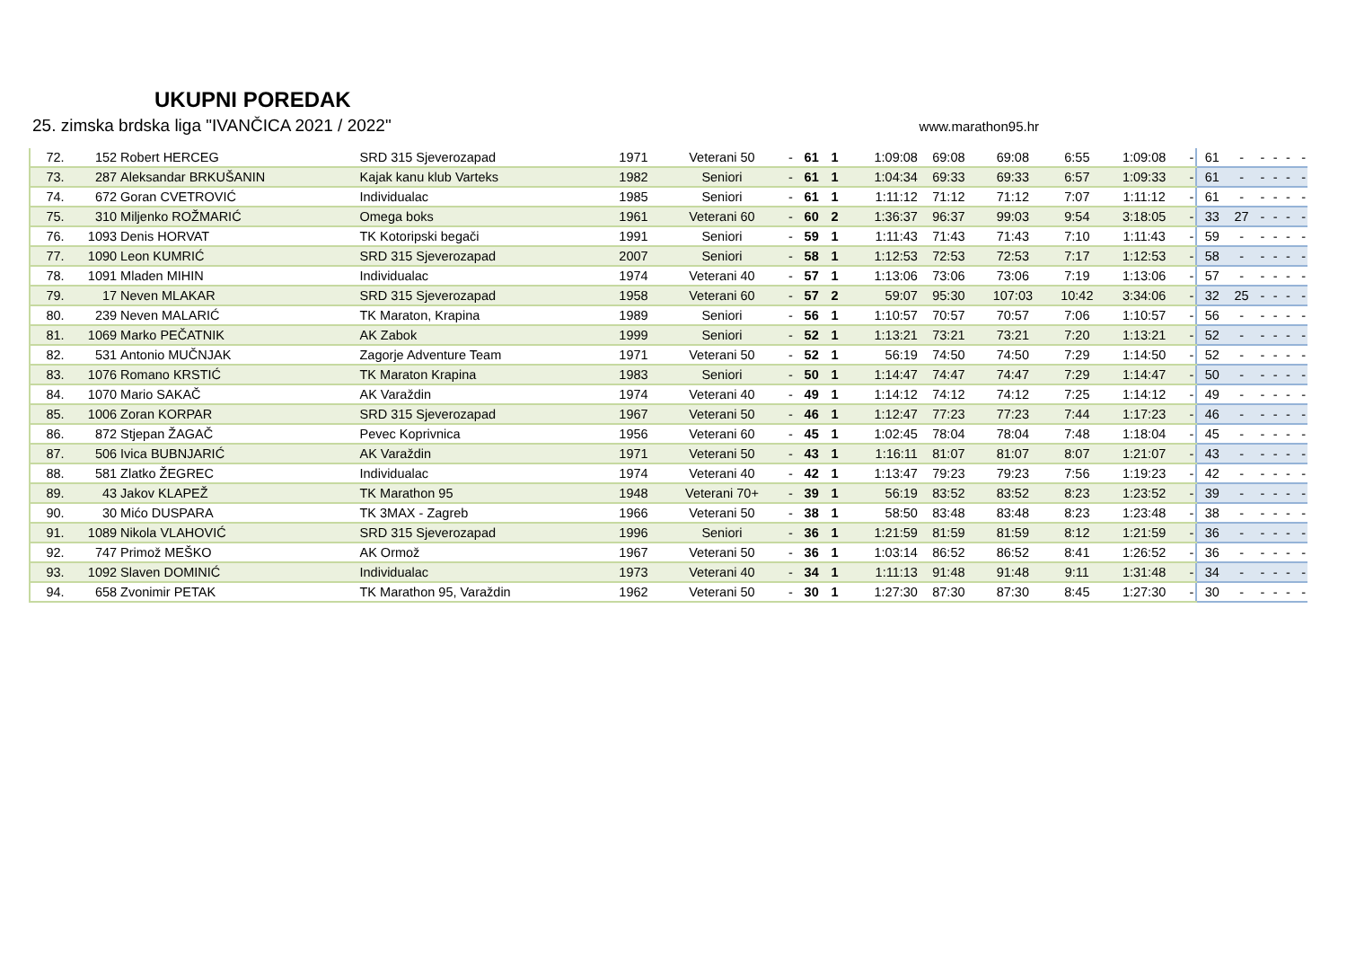UKUPNI POREDAK
25. zimska brdska liga "IVANČICA 2021 / 2022" www.marathon95.hr
| 72. | 152 | Robert HERCEG | SRD 315 Sjeverozapad | 1971 | Veterani 50 | - | 61 | 1 | 1:09:08 | 69:08 | 69:08 | 6:55 | 1:09:08 | - | 61 | - | - | - | - | - |
| 73. | 287 | Aleksandar BRKUŠANIN | Kajak kanu klub Varteks | 1982 | Seniori | - | 61 | 1 | 1:04:34 | 69:33 | 69:33 | 6:57 | 1:09:33 | - | 61 | - | - | - | - | - |
| 74. | 672 | Goran CVETROVIĆ | Individualac | 1985 | Seniori | - | 61 | 1 | 1:11:12 | 71:12 | 71:12 | 7:07 | 1:11:12 | - | 61 | - | - | - | - | - |
| 75. | 310 | Miljenko ROŽMARIĆ | Omega boks | 1961 | Veterani 60 | - | 60 | 2 | 1:36:37 | 96:37 | 99:03 | 9:54 | 3:18:05 | - | 33 | 27 | - | - | - | - |
| 76. | 1093 | Denis HORVAT | TK Kotoripski begači | 1991 | Seniori | - | 59 | 1 | 1:11:43 | 71:43 | 71:43 | 7:10 | 1:11:43 | - | 59 | - | - | - | - | - |
| 77. | 1090 | Leon KUMRIĆ | SRD 315 Sjeverozapad | 2007 | Seniori | - | 58 | 1 | 1:12:53 | 72:53 | 72:53 | 7:17 | 1:12:53 | - | 58 | - | - | - | - | - |
| 78. | 1091 | Mladen MIHIN | Individualac | 1974 | Veterani 40 | - | 57 | 1 | 1:13:06 | 73:06 | 73:06 | 7:19 | 1:13:06 | - | 57 | - | - | - | - | - |
| 79. | 17 | Neven MLAKAR | SRD 315 Sjeverozapad | 1958 | Veterani 60 | - | 57 | 2 | 59:07 | 95:30 | 107:03 | 10:42 | 3:34:06 | - | 32 | 25 | - | - | - | - |
| 80. | 239 | Neven MALARIĆ | TK Maraton, Krapina | 1989 | Seniori | - | 56 | 1 | 1:10:57 | 70:57 | 70:57 | 7:06 | 1:10:57 | - | 56 | - | - | - | - | - |
| 81. | 1069 | Marko PEČATNIK | AK Zabok | 1999 | Seniori | - | 52 | 1 | 1:13:21 | 73:21 | 73:21 | 7:20 | 1:13:21 | - | 52 | - | - | - | - | - |
| 82. | 531 | Antonio MUČNJAK | Zagorje Adventure Team | 1971 | Veterani 50 | - | 52 | 1 | 56:19 | 74:50 | 74:50 | 7:29 | 1:14:50 | - | 52 | - | - | - | - | - |
| 83. | 1076 | Romano KRSTIĆ | TK Maraton Krapina | 1983 | Seniori | - | 50 | 1 | 1:14:47 | 74:47 | 74:47 | 7:29 | 1:14:47 | - | 50 | - | - | - | - | - |
| 84. | 1070 | Mario SAKAČ | AK Varaždin | 1974 | Veterani 40 | - | 49 | 1 | 1:14:12 | 74:12 | 74:12 | 7:25 | 1:14:12 | - | 49 | - | - | - | - | - |
| 85. | 1006 | Zoran KORPAR | SRD 315 Sjeverozapad | 1967 | Veterani 50 | - | 46 | 1 | 1:12:47 | 77:23 | 77:23 | 7:44 | 1:17:23 | - | 46 | - | - | - | - | - |
| 86. | 872 | Stjepan ŽAGAČ | Pevec Koprivnica | 1956 | Veterani 60 | - | 45 | 1 | 1:02:45 | 78:04 | 78:04 | 7:48 | 1:18:04 | - | 45 | - | - | - | - | - |
| 87. | 506 | Ivica BUBNJARIĆ | AK Varaždin | 1971 | Veterani 50 | - | 43 | 1 | 1:16:11 | 81:07 | 81:07 | 8:07 | 1:21:07 | - | 43 | - | - | - | - | - |
| 88. | 581 | Zlatko ŽEGREC | Individualac | 1974 | Veterani 40 | - | 42 | 1 | 1:13:47 | 79:23 | 79:23 | 7:56 | 1:19:23 | - | 42 | - | - | - | - | - |
| 89. | 43 | Jakov KLAPEŽ | TK Marathon 95 | 1948 | Veterani 70+ | - | 39 | 1 | 56:19 | 83:52 | 83:52 | 8:23 | 1:23:52 | - | 39 | - | - | - | - | - |
| 90. | 30 | Mićo DUSPARA | TK 3MAX - Zagreb | 1966 | Veterani 50 | - | 38 | 1 | 58:50 | 83:48 | 83:48 | 8:23 | 1:23:48 | - | 38 | - | - | - | - | - |
| 91. | 1089 | Nikola VLAHOVIĆ | SRD 315 Sjeverozapad | 1996 | Seniori | - | 36 | 1 | 1:21:59 | 81:59 | 81:59 | 8:12 | 1:21:59 | - | 36 | - | - | - | - | - |
| 92. | 747 | Primož MEŠKO | AK Ormož | 1967 | Veterani 50 | - | 36 | 1 | 1:03:14 | 86:52 | 86:52 | 8:41 | 1:26:52 | - | 36 | - | - | - | - | - |
| 93. | 1092 | Slaven DOMINIĆ | Individualac | 1973 | Veterani 40 | - | 34 | 1 | 1:11:13 | 91:48 | 91:48 | 9:11 | 1:31:48 | - | 34 | - | - | - | - | - |
| 94. | 658 | Zvonimir PETAK | TK Marathon 95, Varaždin | 1962 | Veterani 50 | - | 30 | 1 | 1:27:30 | 87:30 | 87:30 | 8:45 | 1:27:30 | - | 30 | - | - | - | - | - |